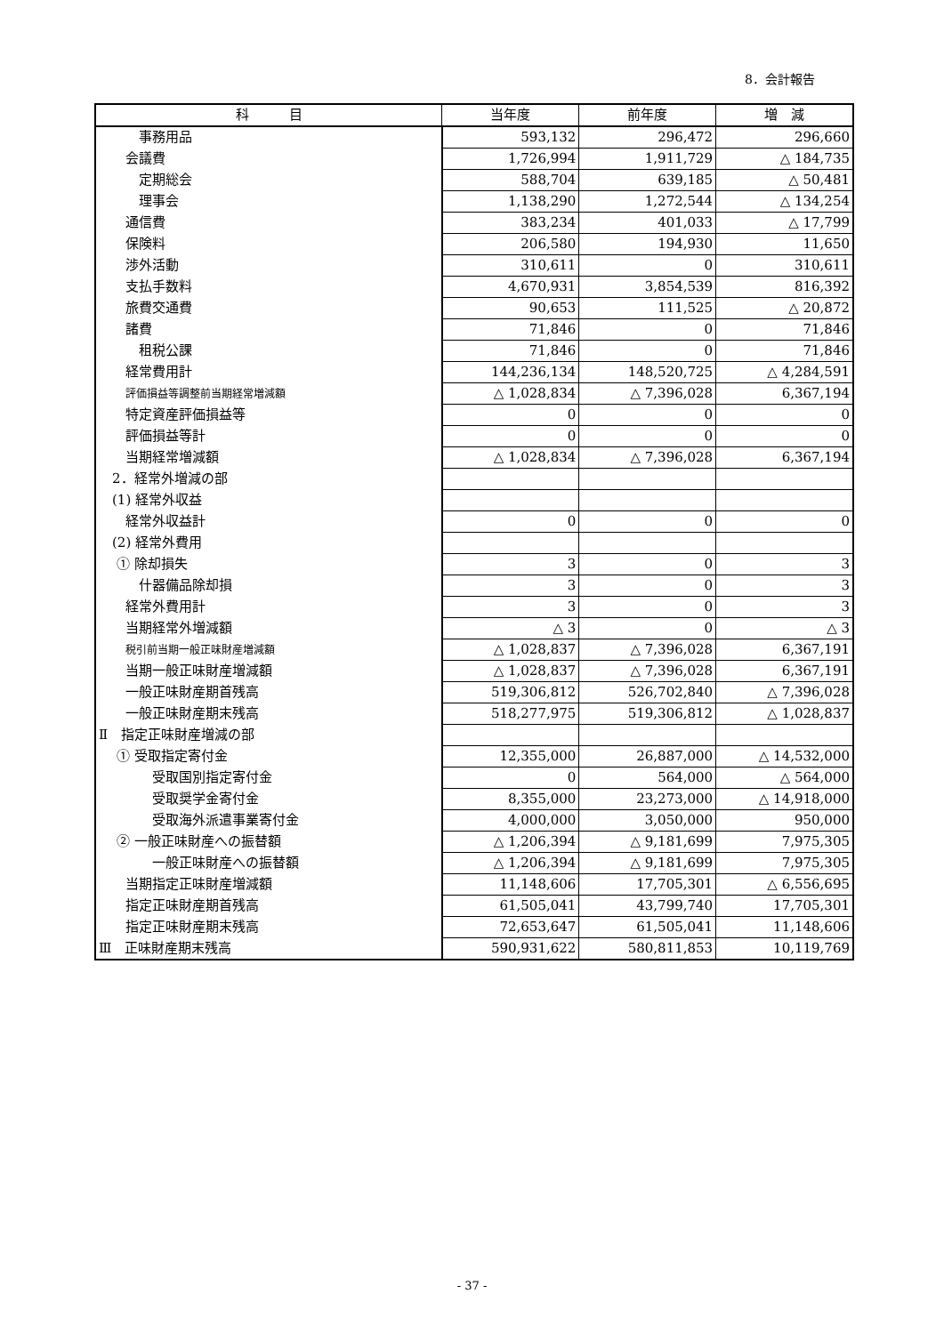8．会計報告
| 科 目 | 当年度 | 前年度 | 増 減 |
| --- | --- | --- | --- |
| 事務用品 | 593,132 | 296,472 | 296,660 |
| 会議費 | 1,726,994 | 1,911,729 | △ 184,735 |
| 定期総会 | 588,704 | 639,185 | △ 50,481 |
| 理事会 | 1,138,290 | 1,272,544 | △ 134,254 |
| 通信費 | 383,234 | 401,033 | △ 17,799 |
| 保険料 | 206,580 | 194,930 | 11,650 |
| 渉外活動 | 310,611 | 0 | 310,611 |
| 支払手数料 | 4,670,931 | 3,854,539 | 816,392 |
| 旅費交通費 | 90,653 | 111,525 | △ 20,872 |
| 諸費 | 71,846 | 0 | 71,846 |
| 租税公課 | 71,846 | 0 | 71,846 |
| 経常費用計 | 144,236,134 | 148,520,725 | △ 4,284,591 |
| 評価損益等調整前当期経常増減額 | △ 1,028,834 | △ 7,396,028 | 6,367,194 |
| 特定資産評価損益等 | 0 | 0 | 0 |
| 評価損益等計 | 0 | 0 | 0 |
| 当期経常増減額 | △ 1,028,834 | △ 7,396,028 | 6,367,194 |
| 2．経常外増減の部 | | | |
| (1) 経常外収益 | | | |
| 経常外収益計 | 0 | 0 | 0 |
| (2) 経常外費用 | | | |
| ① 除却損失 | 3 | 0 | 3 |
| 什器備品除却損 | 3 | 0 | 3 |
| 経常外費用計 | 3 | 0 | 3 |
| 当期経常外増減額 | △ 3 | 0 | △ 3 |
| 税引前当期一般正味財産増減額 | △ 1,028,837 | △ 7,396,028 | 6,367,191 |
| 当期一般正味財産増減額 | △ 1,028,837 | △ 7,396,028 | 6,367,191 |
| 一般正味財産期首残高 | 519,306,812 | 526,702,840 | △ 7,396,028 |
| 一般正味財産期末残高 | 518,277,975 | 519,306,812 | △ 1,028,837 |
| Ⅱ 指定正味財産増減の部 | | | |
| ① 受取指定寄付金 | 12,355,000 | 26,887,000 | △ 14,532,000 |
| 受取国別指定寄付金 | 0 | 564,000 | △ 564,000 |
| 受取奨学金寄付金 | 8,355,000 | 23,273,000 | △ 14,918,000 |
| 受取海外派遣事業寄付金 | 4,000,000 | 3,050,000 | 950,000 |
| ② 一般正味財産への振替額 | △ 1,206,394 | △ 9,181,699 | 7,975,305 |
| 一般正味財産への振替額 | △ 1,206,394 | △ 9,181,699 | 7,975,305 |
| 当期指定正味財産増減額 | 11,148,606 | 17,705,301 | △ 6,556,695 |
| 指定正味財産期首残高 | 61,505,041 | 43,799,740 | 17,705,301 |
| 指定正味財産期末残高 | 72,653,647 | 61,505,041 | 11,148,606 |
| Ⅲ 正味財産期末残高 | 590,931,622 | 580,811,853 | 10,119,769 |
- 37 -